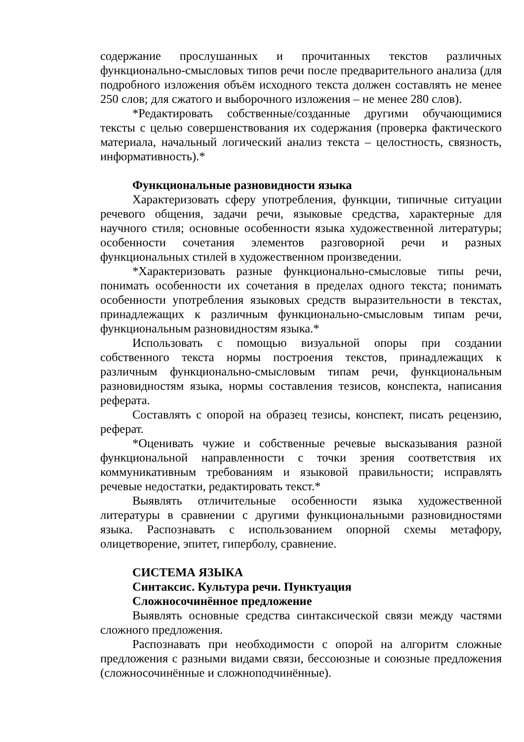содержание прослушанных и прочитанных текстов различных функционально-смысловых типов речи после предварительного анализа (для подробного изложения объём исходного текста должен составлять не менее 250 слов; для сжатого и выборочного изложения – не менее 280 слов).
*Редактировать собственные/созданные другими обучающимися тексты с целью совершенствования их содержания (проверка фактического материала, начальный логический анализ текста – целостность, связность, информативность).*
Функциональные разновидности языка
Характеризовать сферу употребления, функции, типичные ситуации речевого общения, задачи речи, языковые средства, характерные для научного стиля; основные особенности языка художественной литературы; особенности сочетания элементов разговорной речи и разных функциональных стилей в художественном произведении.
*Характеризовать разные функционально-смысловые типы речи, понимать особенности их сочетания в пределах одного текста; понимать особенности употребления языковых средств выразительности в текстах, принадлежащих к различным функционально-смысловым типам речи, функциональным разновидностям языка.*
Использовать с помощью визуальной опоры при создании собственного текста нормы построения текстов, принадлежащих к различным функционально-смысловым типам речи, функциональным разновидностям языка, нормы составления тезисов, конспекта, написания реферата.
Составлять с опорой на образец тезисы, конспект, писать рецензию, реферат.
*Оценивать чужие и собственные речевые высказывания разной функциональной направленности с точки зрения соответствия их коммуникативным требованиям и языковой правильности; исправлять речевые недостатки, редактировать текст.*
Выявлять отличительные особенности языка художественной литературы в сравнении с другими функциональными разновидностями языка. Распознавать с использованием опорной схемы метафору, олицетворение, эпитет, гиперболу, сравнение.
СИСТЕМА ЯЗЫКА
Синтаксис. Культура речи. Пунктуация
Сложносочинённое предложение
Выявлять основные средства синтаксической связи между частями сложного предложения.
Распознавать при необходимости с опорой на алгоритм сложные предложения с разными видами связи, бессоюзные и союзные предложения (сложносочинённые и сложноподчинённые).